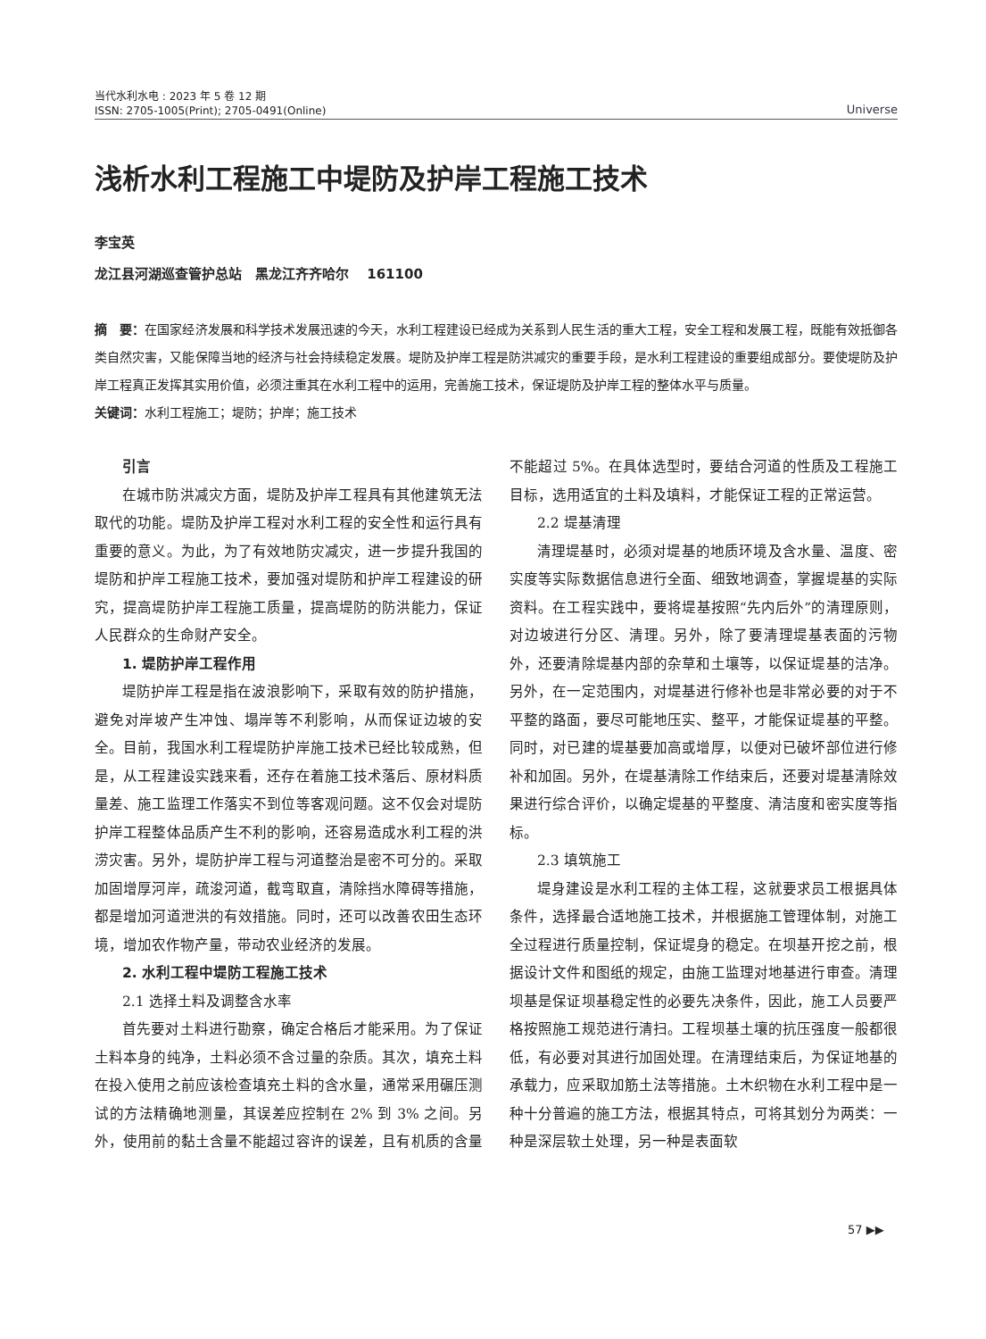当代水利水电 : 2023 年 5 卷 12 期
ISSN: 2705-1005(Print); 2705-0491(Online)
Universe
浅析水利工程施工中堤防及护岸工程施工技术
李宝英
龙江县河湖巡查管护总站　黑龙江齐齐哈尔　 161100
摘　要：在国家经济发展和科学技术发展迅速的今天，水利工程建设已经成为关系到人民生活的重大工程，安全工程和发展工程，既能有效抵御各类自然灾害，又能保障当地的经济与社会持续稳定发展。堤防及护岸工程是防洪减灾的重要手段，是水利工程建设的重要组成部分。要使堤防及护岸工程真正发挥其实用价值，必须注重其在水利工程中的运用，完善施工技术，保证堤防及护岸工程的整体水平与质量。
关键词：水利工程施工；堤防；护岸；施工技术
引言
在城市防洪减灾方面，堤防及护岸工程具有其他建筑无法取代的功能。堤防及护岸工程对水利工程的安全性和运行具有重要的意义。为此，为了有效地防灾减灾，进一步提升我国的堤防和护岸工程施工技术，要加强对堤防和护岸工程建设的研究，提高堤防护岸工程施工质量，提高堤防的防洪能力，保证人民群众的生命财产安全。
1. 堤防护岸工程作用
堤防护岸工程是指在波浪影响下，采取有效的防护措施，避免对岸坡产生冲蚀、塌岸等不利影响，从而保证边坡的安全。目前，我国水利工程堤防护岸施工技术已经比较成熟，但是，从工程建设实践来看，还存在着施工技术落后、原材料质量差、施工监理工作落实不到位等客观问题。这不仅会对堤防护岸工程整体品质产生不利的影响，还容易造成水利工程的洪涝灾害。另外，堤防护岸工程与河道整治是密不可分的。采取加固增厚河岸，疏浚河道，截弯取直，清除挡水障碍等措施，都是增加河道泄洪的有效措施。同时，还可以改善农田生态环境，增加农作物产量，带动农业经济的发展。
2. 水利工程中堤防工程施工技术
2.1 选择土料及调整含水率
首先要对土料进行勘察，确定合格后才能采用。为了保证土料本身的纯净，土料必须不含过量的杂质。其次，填充土料在投入使用之前应该检查填充土料的含水量，通常采用碾压测试的方法精确地测量，其误差应控制在 2% 到 3% 之间。另外，使用前的黏土含量不能超过容许的误差，且有机质的含量不能超过 5%。在具体选型时，要结合河道的性质及工程施工目标，选用适宜的土料及填料，才能保证工程的正常运营。
2.2 堤基清理
清理堤基时，必须对堤基的地质环境及含水量、温度、密实度等实际数据信息进行全面、细致地调查，掌握堤基的实际资料。在工程实践中，要将堤基按照“先内后外”的清理原则，对边坡进行分区、清理。另外，除了要清理堤基表面的污物外，还要清除堤基内部的杂草和土壤等，以保证堤基的洁净。另外，在一定范围内，对堤基进行修补也是非常必要的对于不平整的路面，要尽可能地压实、整平，才能保证堤基的平整。同时，对已建的堤基要加高或增厚，以便对已破坏部位进行修补和加固。另外，在堤基清除工作结束后，还要对堤基清除效果进行综合评价，以确定堤基的平整度、清洁度和密实度等指标。
2.3 填筑施工
堤身建设是水利工程的主体工程，这就要求员工根据具体条件，选择最合适地施工技术，并根据施工管理体制，对施工全过程进行质量控制，保证堤身的稳定。在坝基开挖之前，根据设计文件和图纸的规定，由施工监理对地基进行审查。清理坝基是保证坝基稳定性的必要先决条件，因此，施工人员要严格按照施工规范进行清扫。工程坝基土壤的抗压强度一般都很低，有必要对其进行加固处理。在清理结束后，为保证地基的承载力，应采取加筋土法等措施。土木织物在水利工程中是一种十分普遍的施工方法，根据其特点，可将其划分为两类：一种是深层软土处理，另一种是表面软
57 ▶▶